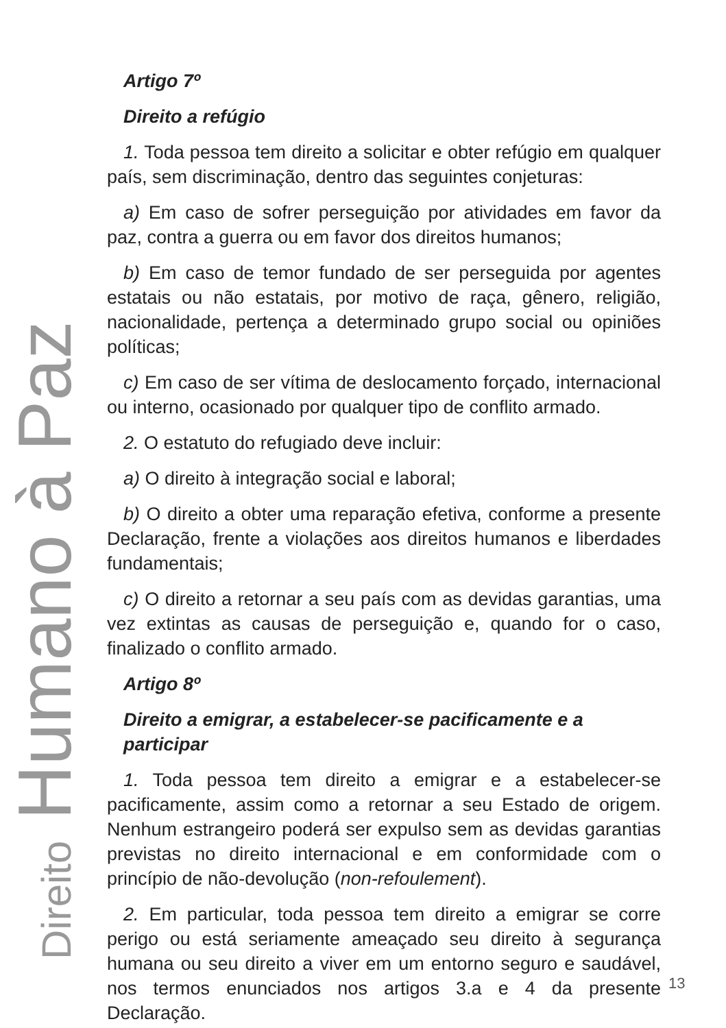Artigo 7º
Direito a refúgio
1. Toda pessoa tem direito a solicitar e obter refúgio em qualquer país, sem discriminação, dentro das seguintes conjeturas:
a) Em caso de sofrer perseguição por atividades em favor da paz, contra a guerra ou em favor dos direitos humanos;
b) Em caso de temor fundado de ser perseguida por agentes estatais ou não estatais, por motivo de raça, gênero, religião, nacionalidade, pertença a determinado grupo social ou opiniões políticas;
c) Em caso de ser vítima de deslocamento forçado, internacional ou interno, ocasionado por qualquer tipo de conflito armado.
2. O estatuto do refugiado deve incluir:
a) O direito à integração social e laboral;
b) O direito a obter uma reparação efetiva, conforme a presente Declaração, frente a violações aos direitos humanos e liberdades fundamentais;
c) O direito a retornar a seu país com as devidas garantias, uma vez extintas as causas de perseguição e, quando for o caso, finalizado o conflito armado.
Artigo 8º
Direito a emigrar, a estabelecer-se pacificamente e a participar
1. Toda pessoa tem direito a emigrar e a estabelecer-se pacificamente, assim como a retornar a seu Estado de origem. Nenhum estrangeiro poderá ser expulso sem as devidas garantias previstas no direito internacional e em conformidade com o princípio de não-devolução (non-refoulement).
2. Em particular, toda pessoa tem direito a emigrar se corre perigo ou está seriamente ameaçado seu direito à segurança humana ou seu direito a viver em um entorno seguro e saudável, nos termos enunciados nos artigos 3.a e 4 da presente Declaração.
Direito Humano à Paz
13